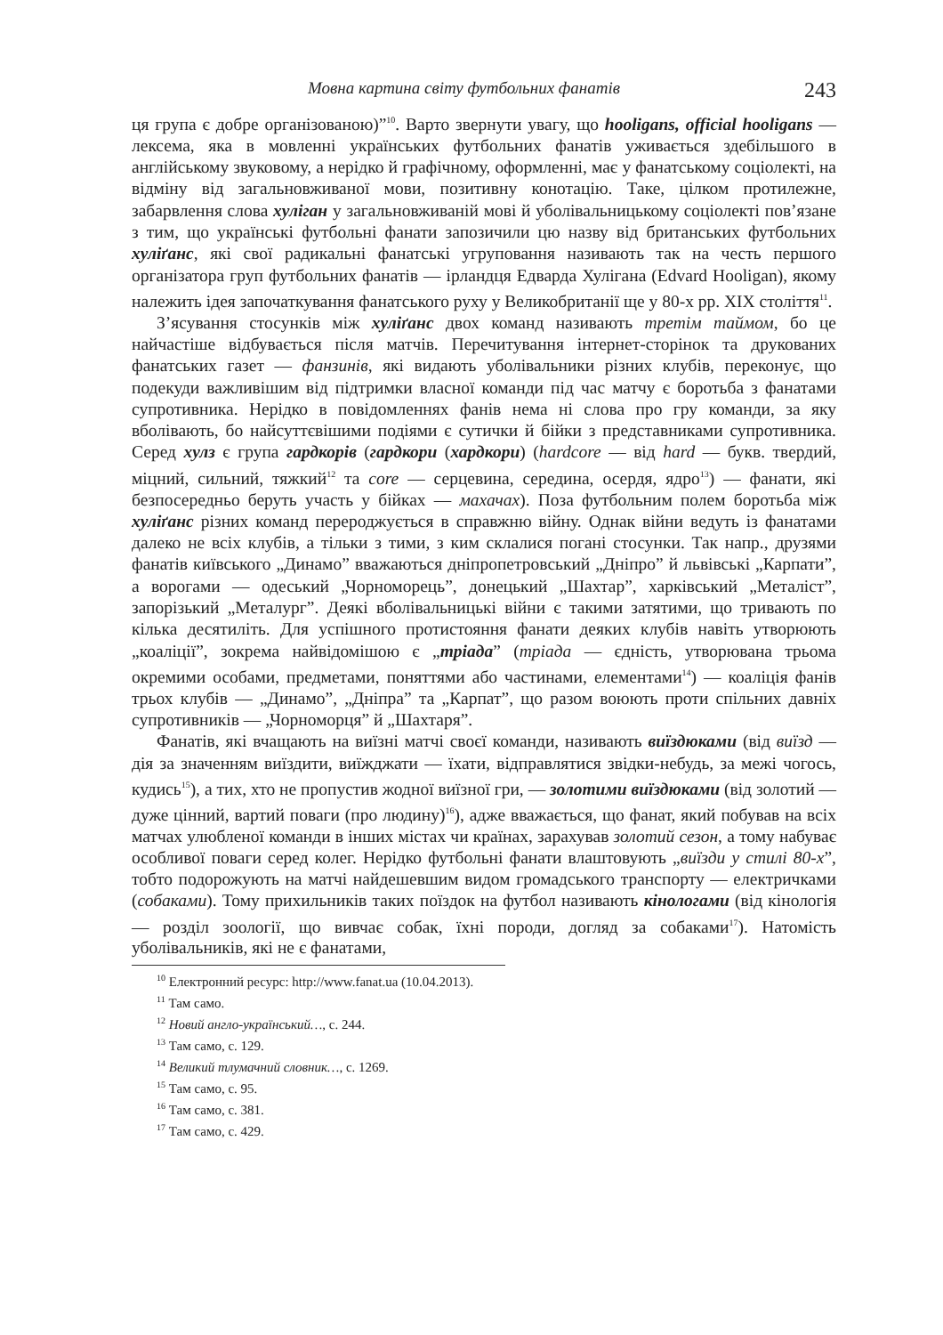Мовна картина світу футбольних фанатів 243
ця група є добре організованою)”<sup>10</sup>. Варто звернути увагу, що hooligans, official hooligans — лексема, яка в мовленні українських футбольних фанатів уживається здебільшого в англійському звуковому, а нерідко й графічному, оформленні, має у фанатському соціолекті, на відміну від загальновживаної мови, позитивну конотацію. Таке, цілком протилежне, забарвлення слова хуліган у загальновживаній мові й уболівальницькому соціолекті пов’язане з тим, що українські футбольні фанати запозичили цю назву від британських футбольних хуліґанс, які свої радикальні фанатські угруповання називають так на честь першого організатора груп футбольних фанатів — ірландця Едварда Хулігана (Edvard Hooligan), якому належить ідея започаткування фанатського руху у Великобританії ще у 80-х рр. XIX століття<sup>11</sup>.
З’ясування стосунків між хуліґанс двох команд називають третім таймом, бо це найчастіше відбувається після матчів. Перечитування інтернет-сторінок та друкованих фанатських газет — фанзинів, які видають уболівальники різних клубів, переконує, що подекуди важливішим від підтримки власної команди під час матчу є боротьба з фанатами супротивника. Нерідко в повідомленнях фанів нема ні слова про гру команди, за яку вболівають, бо найсуттєвішими подіями є сутички й бійки з представниками супротивника. Серед хулз є група гардкорів (гардкори (хардкори) (hardcore — від hard — букв. твердий, міцний, сильний, тяжкий<sup>12</sup> та core — серцевина, середина, осердя, ядро<sup>13</sup>) — фанати, які безпосередньо беруть участь у бійках — махачах). Поза футбольним полем боротьба між хуліґанс різних команд переродж­ується в справжню війну. Однак війни ведуть із фанатами далеко не всіх клубів, а тільки з тими, з ким склалися погані стосунки. Так напр., друзями фанатів київського „Динамо” вважаються дніпропетровський „Дніпро” й львівські „Карпати”, а ворогами — одеський „Чорноморець”, донецький „Шахтар”, харківський „Металіст”, запорізький „Металург”. Деякі вболівальницькі війни є такими затятими, що тривають по кілька десятиліть. Для успішного протистояння фанати деяких клубів навіть утворюють „коаліції”, зокрема найвідомішою є „тріада” (тріада — єдність, утворювана трьома окремими особами, предметами, поняттями або частинами, елементами<sup>14</sup>) — коаліція фанів трьох клубів — „Динамо”, „Дніпра” та „Карпат”, що разом воюють проти спільних давніх супротивників — „Чорноморця” й „Шахтаря”.
Фанатів, які вчащають на виїзні матчі своєї команди, називають виїздюками (від виїзд — дія за значенням виїздити, виїжджати — їхати, відправлятися звідки-небудь, за межі чогось, кудись<sup>15</sup>), а тих, хто не пропустив жодної виїзної гри, — золотими виїздюками (від золотий — дуже цінний, вартий поваги (про людину)<sup>16</sup>), адже вважається, що фанат, який побував на всіх матчах улюбленої команди в інших містах чи країнах, зарахував золотий сезон, а тому набуває особливої поваги серед колег. Нерідко футбольні фанати влаштовують „виїзди у стилі 80-х”, тобто подорожують на матчі найдешевшим видом громадського транспорту — електричками (собаками). Тому прихильників таких поїздок на футбол називають кінологами (від кінологія — розділ зоології, що вивчає собак, їхні породи, догляд за собаками<sup>17</sup>). Натомість уболівальників, які не є фанатами,
<sup>10</sup> Електронний ресурс: http://www.fanat.ua (10.04.2013).
<sup>11</sup> Там само.
<sup>12</sup> Новий англо-український…, с. 244.
<sup>13</sup> Там само, с. 129.
<sup>14</sup> Великий тлумачний словник…, с. 1269.
<sup>15</sup> Там само, с. 95.
<sup>16</sup> Там само, с. 381.
<sup>17</sup> Там само, с. 429.